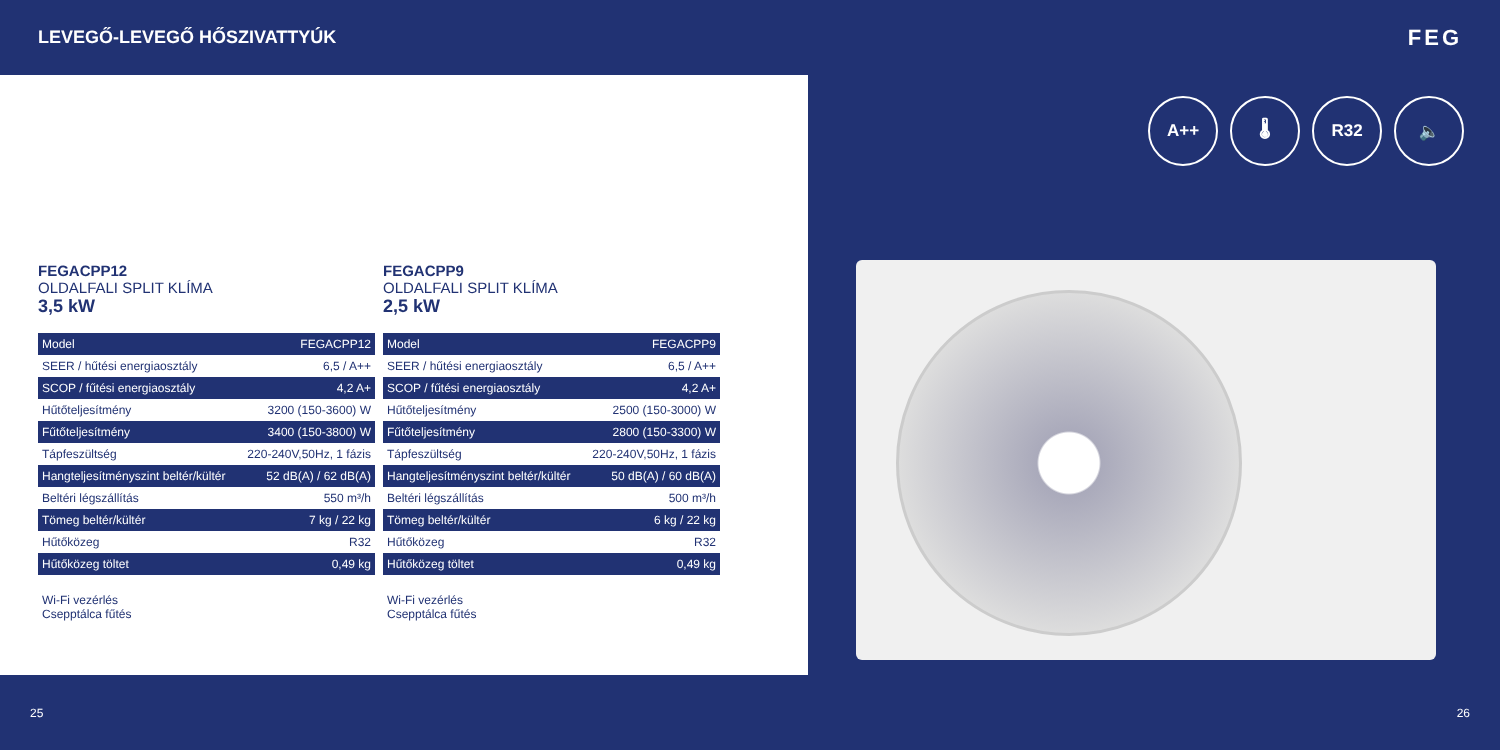LEVEGŐ-LEVEGŐ HŐSZIVATTYÚK
FEG
FEGACPP12
OLDALFALI SPLIT KLÍMA
3,5 kW
| Model | FEGACPP12 |
| SEER / hűtési energiaosztály | 6,5 / A++ |
| SCOP / fűtési energiaosztály | 4,2 A+ |
| Hűtőteljesítmény | 3200 (150-3600) W |
| Fűtőteljesítmény | 3400 (150-3800) W |
| Tápfeszültség | 220-240V,50Hz, 1 fázis |
| Hangteljesítményszint beltér/kültér | 52 dB(A) / 62 dB(A) |
| Beltéri légszállítás | 550 m³/h |
| Tömeg beltér/kültér | 7 kg / 22 kg |
| Hűtőközeg | R32 |
| Hűtőközeg töltet | 0,49 kg |
Wi-Fi vezérlés
Csepptálca fűtés
FEGACPP9
OLDALFALI SPLIT KLÍMA
2,5 kW
| Model | FEGACPP9 |
| SEER / hűtési energiaosztály | 6,5 / A++ |
| SCOP / fűtési energiaosztály | 4,2 A+ |
| Hűtőteljesítmény | 2500 (150-3000) W |
| Fűtőteljesítmény | 2800 (150-3300) W |
| Tápfeszültség | 220-240V,50Hz, 1 fázis |
| Hangteljesítményszint beltér/kültér | 50 dB(A) / 60 dB(A) |
| Beltéri légszállítás | 500 m³/h |
| Tömeg beltér/kültér | 6 kg / 22 kg |
| Hűtőközeg | R32 |
| Hűtőközeg töltet | 0,49 kg |
Wi-Fi vezérlés
Csepptálca fűtés
A++ 🌡 R32 🔈
25 26